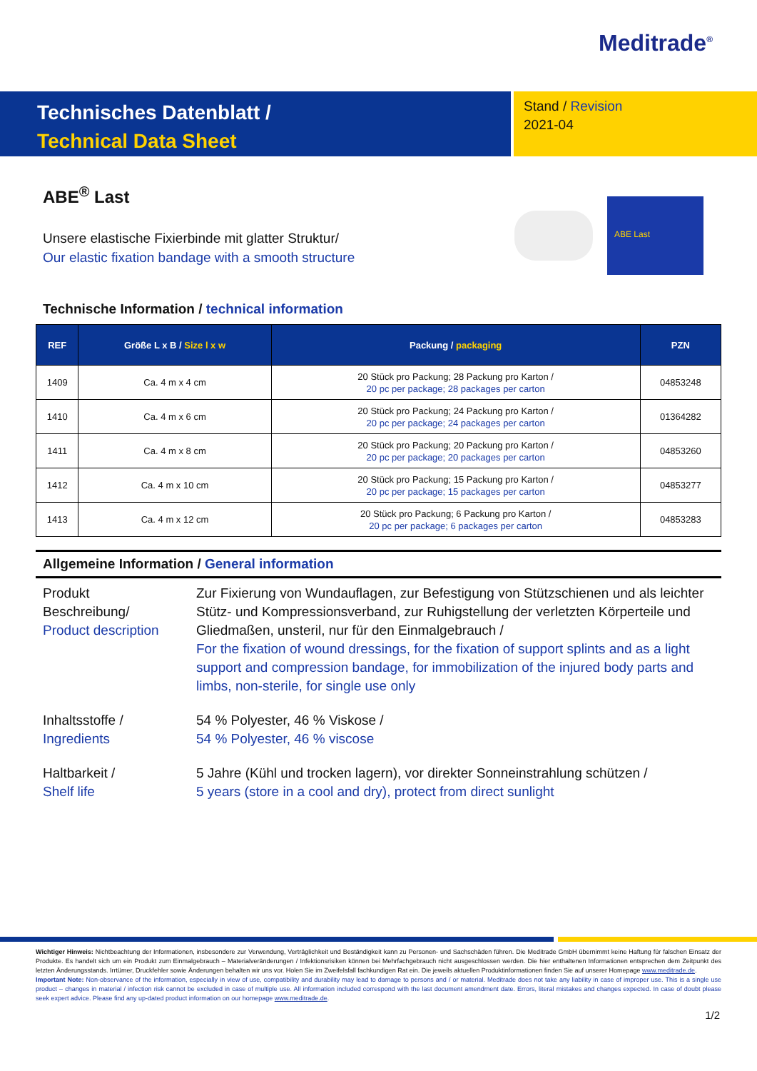Meditrade<sup>®</sup>
Technisches Datenblatt /
Technical Data Sheet
Stand / Revision
2021-04
ABE<sup>®</sup> Last
Unsere elastische Fixierbinde mit glatter Struktur/
Our elastic fixation bandage with a smooth structure
ABE Last
Technische Information / technical information
| REF | Größe L x B / Size l x w | Packung / packaging | PZN |
| --- | --- | --- | --- |
| 1409 | Ca. 4 m x 4 cm | 20 Stück pro Packung; 28 Packung pro Karton / 20 pc per package; 28 packages per carton | 04853248 |
| 1410 | Ca. 4 m x 6 cm | 20 Stück pro Packung; 24 Packung pro Karton / 20 pc per package; 24 packages per carton | 01364282 |
| 1411 | Ca. 4 m x 8 cm | 20 Stück pro Packung; 20 Packung pro Karton / 20 pc per package; 20 packages per carton | 04853260 |
| 1412 | Ca. 4 m x 10 cm | 20 Stück pro Packung; 15 Packung pro Karton / 20 pc per package; 15 packages per carton | 04853277 |
| 1413 | Ca. 4 m x 12 cm | 20 Stück pro Packung; 6 Packung pro Karton / 20 pc per package; 6 packages per carton | 04853283 |
Allgemeine Information / General information
Produkt
Beschreibung/
Product description
Zur Fixierung von Wundauflagen, zur Befestigung von Stützschienen und als leichter Stütz- und Kompressionsverband, zur Ruhigstellung der verletzten Körperteile und Gliedmaßen, unsteril, nur für den Einmalgebrauch /
For the fixation of wound dressings, for the fixation of support splints and as a light support and compression bandage, for immobilization of the injured body parts and limbs, non-sterile, for single use only
Inhaltsstoffe /
Ingredients
54 % Polyester, 46 % Viskose /
54 % Polyester, 46 % viscose
Haltbarkeit /
Shelf life
5 Jahre (Kühl und trocken lagern), vor direkter Sonneinstrahlung schützen /
5 years (store in a cool and dry), protect from direct sunlight
Wichtiger Hinweis: Nichtbeachtung der Informationen, insbesondere zur Verwendung, Verträglichkeit und Beständigkeit kann zu Personen- und Sachschäden führen. Die Meditrade GmbH übernimmt keine Haftung für falschen Einsatz der Produkte. Es handelt sich um ein Produkt zum Einmalgebrauch – Materialveränderungen / Infektionsrisiken können bei Mehrfachgebrauch nicht ausgeschlossen werden. Die hier enthaltenen Informationen entsprechen dem Zeitpunkt des letzten Änderungsstands. Irrtümer, Druckfehler sowie Änderungen behalten wir uns vor. Holen Sie im Zweifelsfall fachkundigen Rat ein. Die jeweils aktuellen Produktinformationen finden Sie auf unserer Homepage www.meditrade.de.
Important Note: Non-observance of the information, especially in view of use, compatibility and durability may lead to damage to persons and / or material. Meditrade does not take any liability in case of improper use. This is a single use product – changes in material / infection risk cannot be excluded in case of multiple use. All information included correspond with the last document amendment date. Errors, literal mistakes and changes expected. In case of doubt please seek expert advice. Please find any up-dated product information on our homepage www.meditrade.de.
1/2